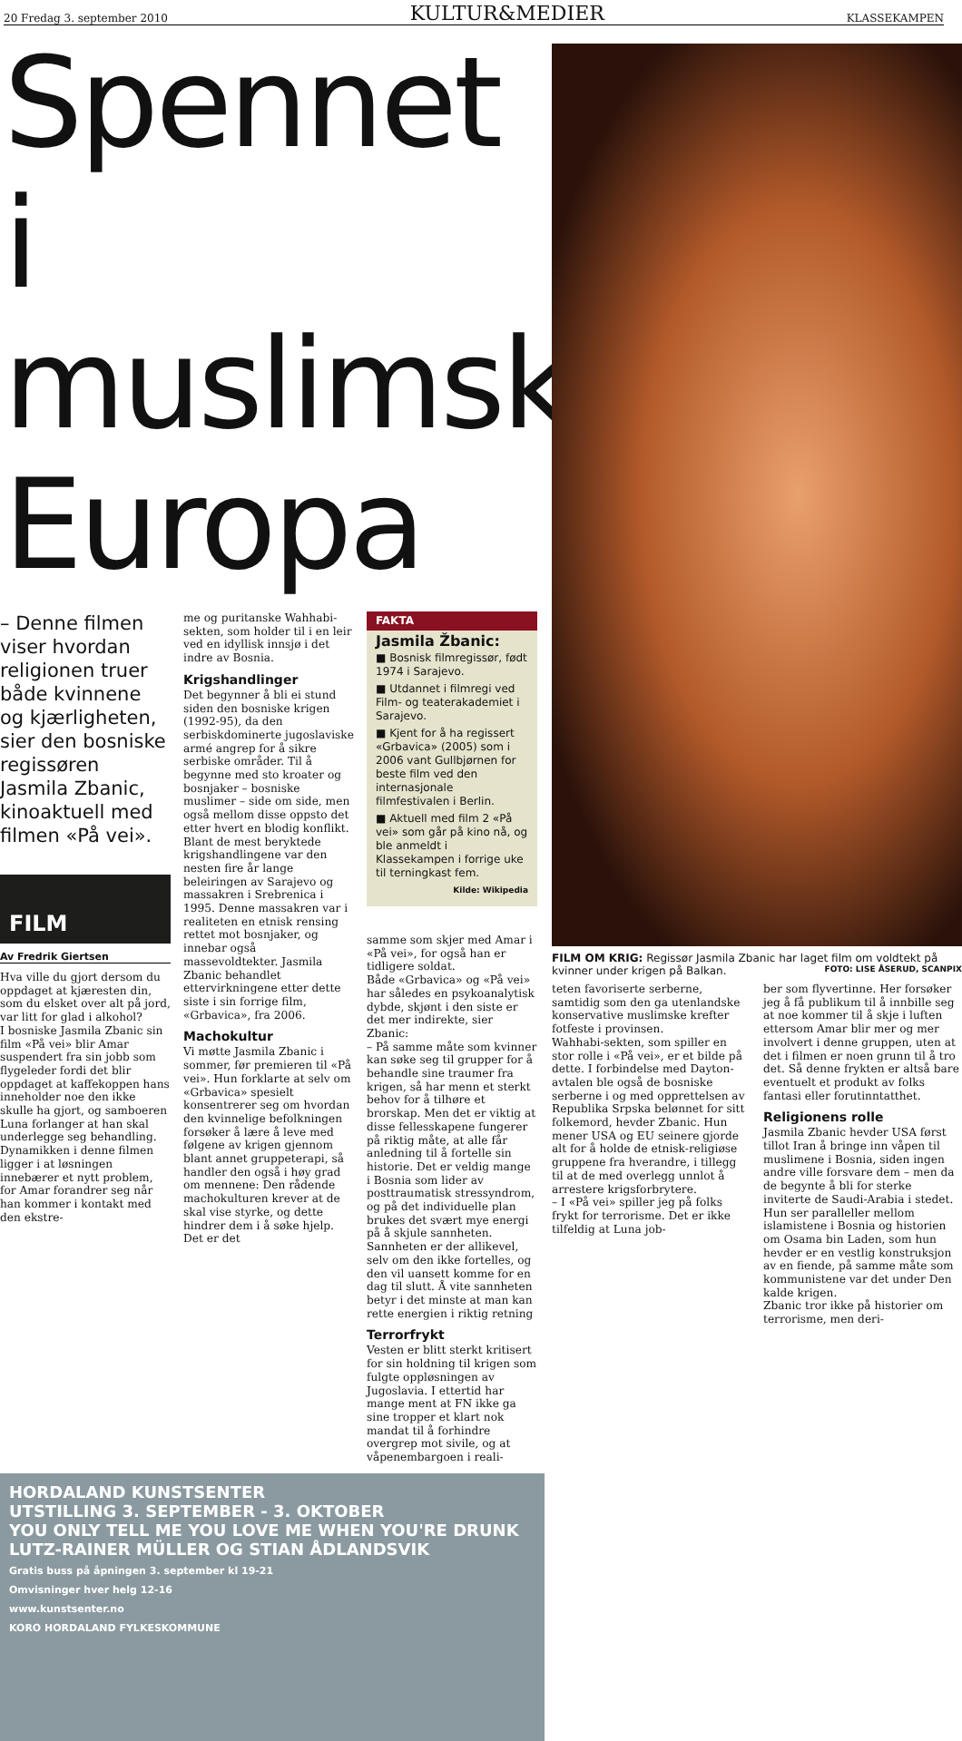20 Fredag 3. september 2010 KULTUR&MEDIER KLASSEKAMPEN
Spennet i muslimsk Europa
– Denne filmen viser hvordan religionen truer både kvinnene og kjærligheten, sier den bosniske regissøren Jasmila Zbanic, kinoaktuell med filmen «På vei».
FILM
Av Fredrik Giertsen
Hva ville du gjort dersom du oppdaget at kjæresten din, som du elsket over alt på jord, var litt for glad i alkohol?
I bosniske Jasmila Zbanic sin film «På vei» blir Amar suspendert fra sin jobb som flygeleder fordi det blir oppdaget at kaffekoppen hans inneholder noe den ikke skulle ha gjort, og samboeren Luna forlanger at han skal underlegge seg behandling.
Dynamikken i denne filmen ligger i at løsningen innebærer et nytt problem, for Amar forandrer seg når han kommer i kontakt med den ekstre-
me og puritanske Wahhabi-sekten, som holder til i en leir ved en idyllisk innsjø i det indre av Bosnia.
Krigshandlinger
Det begynner å bli ei stund siden den bosniske krigen (1992-95), da den serbiskdominerte jugoslaviske armé angrep for å sikre serbiske områder. Til å begynne med sto kroater og bosnjaker – bosniske muslimer – side om side, men også mellom disse oppsto det etter hvert en blodig konflikt.
Blant de mest beryktede krigshandlingene var den nesten fire år lange beleiringen av Sarajevo og massakren i Srebrenica i 1995. Denne massakren var i realiteten en etnisk rensing rettet mot bosnjaker, og innebar også massevoldtekter. Jasmila Zbanic behandlet ettervirkningene etter dette siste i sin forrige film, «Grbavica», fra 2006.
Machokultur
Vi møtte Jasmila Zbanic i sommer, før premieren til «På vei». Hun forklarte at selv om «Grbavica» spesielt konsentrerer seg om hvordan den kvinnelige befolkningen forsøker å lære å leve med følgene av krigen gjennom blant annet gruppeterapi, så handler den også i høy grad om mennene: Den rådende machokulturen krever at de skal vise styrke, og dette hindrer dem i å søke hjelp. Det er det
FAKTA
Jasmila Žbanic:
■ Bosnisk filmregissør, født 1974 i Sarajevo.
■ Utdannet i filmregi ved Film- og teaterakademiet i Sarajevo.
■ Kjent for å ha regissert «Grbavica» (2005) som i 2006 vant Gullbjørnen for beste film ved den internasjonale filmfestivalen i Berlin.
■ Aktuell med film 2 «På vei» som går på kino nå, og ble anmeldt i Klassekampen i forrige uke til terningkast fem.
Kilde: Wikipedia
samme som skjer med Amar i «På vei», for også han er tidligere soldat.
Både «Grbavica» og «På vei» har således en psykoanalytisk dybde, skjønt i den siste er det mer indirekte, sier Zbanic:
– På samme måte som kvinner kan søke seg til grupper for å behandle sine traumer fra krigen, så har menn et sterkt behov for å tilhøre et brorskap. Men det er viktig at disse fellesskapene fungerer på riktig måte, at alle får anledning til å fortelle sin historie. Det er veldig mange i Bosnia som lider av posttraumatisk stressyndrom, og på det individuelle plan brukes det svært mye energi på å skjule sannheten. Sannheten er der allikevel, selv om den ikke fortelles, og den vil uansett komme for en dag til slutt. Å vite sannheten betyr i det minste at man kan rette energien i riktig retning
Terrorfrykt
Vesten er blitt sterkt kritisert for sin holdning til krigen som fulgte oppløsningen av Jugoslavia. I ettertid har mange ment at FN ikke ga sine tropper et klart nok mandat til å forhindre overgrep mot sivile, og at våpenembargoen i reali-
HORDALAND KUNSTSENTER
UTSTILLING 3. SEPTEMBER - 3. OKTOBER
YOU ONLY TELL ME YOU LOVE ME WHEN YOU'RE DRUNK
LUTZ-RAINER MÜLLER OG STIAN ÅDLANDSVIK
Gratis buss på åpningen 3. september kl 19-21
Omvisninger hver helg 12-16
www.kunstsenter.no
KORO HORDALAND FYLKESKOMMUNE
FILM OM KRIG: Regissør Jasmila Zbanic har laget film om voldtekt på kvinner under krigen på Balkan. FOTO: LISE ÅSERUD, SCANPIX
teten favoriserte serberne, samtidig som den ga utenlandske konservative muslimske krefter fotfeste i provinsen.
Wahhabi-sekten, som spiller en stor rolle i «På vei», er et bilde på dette. I forbindelse med Dayton-avtalen ble også de bosniske serberne i og med opprettelsen av Republika Srpska belønnet for sitt folkemord, hevder Zbanic. Hun mener USA og EU seinere gjorde alt for å holde de etnisk-religiøse gruppene fra hverandre, i tillegg til at de med overlegg unnlot å arrestere krigsforbrytere.
– I «På vei» spiller jeg på folks frykt for terrorisme. Det er ikke tilfeldig at Luna job-
ber som flyvertinne. Her forsøker jeg å få publikum til å innbille seg at noe kommer til å skje i luften ettersom Amar blir mer og mer involvert i denne gruppen, uten at det i filmen er noen grunn til å tro det. Så denne frykten er altså bare eventuelt et produkt av folks fantasi eller forutinntatthet.
Religionens rolle
Jasmila Zbanic hevder USA først tillot Iran å bringe inn våpen til muslimene i Bosnia, siden ingen andre ville forsvare dem – men da de begynte å bli for sterke inviterte de Saudi-Arabia i stedet. Hun ser paralleller mellom islamistene i Bosnia og historien om Osama bin Laden, som hun hevder er en vestlig konstruksjon av en fiende, på samme måte som kommunistene var det under Den kalde krigen.
Zbanic tror ikke på historier om terrorisme, men deri-